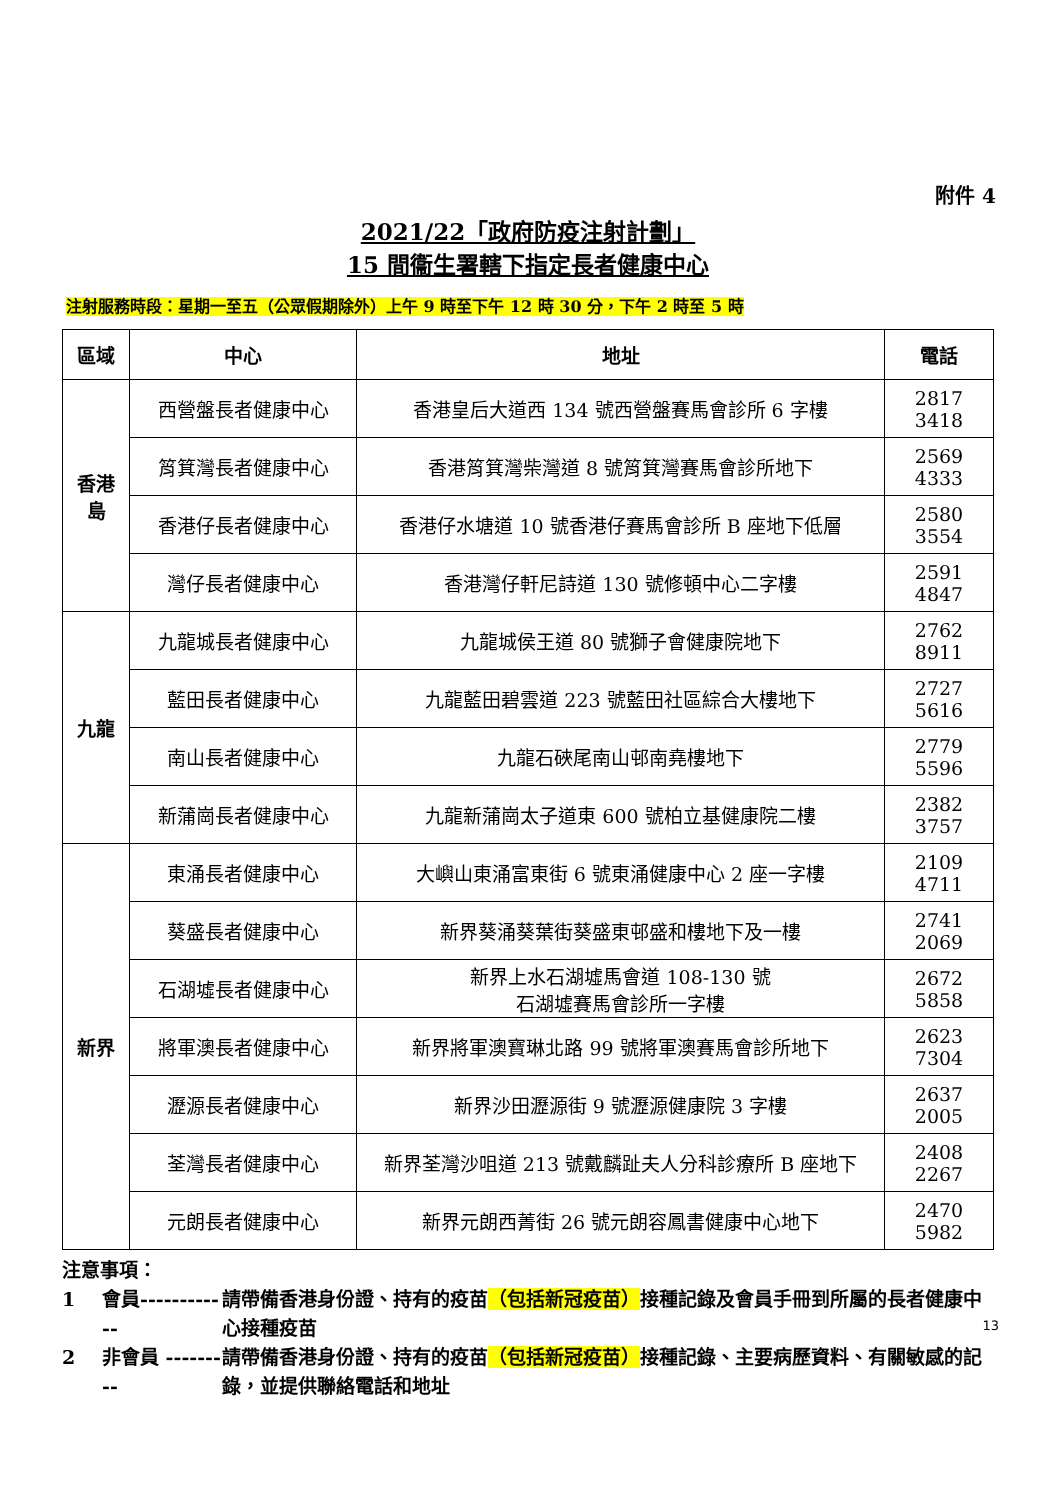附件 4
2021/22「政府防疫注射計劃」
15 間衞生署轄下指定長者健康中心
注射服務時段：星期一至五（公眾假期除外）上午 9 時至下午 12 時 30 分，下午 2 時至 5 時
| 區域 | 中心 | 地址 | 電話 |
| --- | --- | --- | --- |
| 香港 島 | 西營盤長者健康中心 | 香港皇后大道西 134 號西營盤賽馬會診所 6 字樓 | 2817 3418 |
| | 筲箕灣長者健康中心 | 香港筲箕灣柴灣道 8 號筲箕灣賽馬會診所地下 | 2569 4333 |
| | 香港仔長者健康中心 | 香港仔水塘道 10 號香港仔賽馬會診所 B 座地下低層 | 2580 3554 |
| | 灣仔長者健康中心 | 香港灣仔軒尼詩道 130 號修頓中心二字樓 | 2591 4847 |
| 九龍 | 九龍城長者健康中心 | 九龍城侯王道 80 號獅子會健康院地下 | 2762 8911 |
| | 藍田長者健康中心 | 九龍藍田碧雲道 223 號藍田社區綜合大樓地下 | 2727 5616 |
| | 南山長者健康中心 | 九龍石硤尾南山邨南堯樓地下 | 2779 5596 |
| | 新蒲崗長者健康中心 | 九龍新蒲崗太子道東 600 號柏立基健康院二樓 | 2382 3757 |
| 新界 | 東涌長者健康中心 | 大嶼山東涌富東街 6 號東涌健康中心 2 座一字樓 | 2109 4711 |
| | 葵盛長者健康中心 | 新界葵涌葵葉街葵盛東邨盛和樓地下及一樓 | 2741 2069 |
| | 石湖墟長者健康中心 | 新界上水石湖墟馬會道 108-130 號 石湖墟賽馬會診所一字樓 | 2672 5858 |
| | 將軍澳長者健康中心 | 新界將軍澳寶琳北路 99 號將軍澳賽馬會診所地下 | 2623 7304 |
| | 瀝源長者健康中心 | 新界沙田瀝源街 9 號瀝源健康院 3 字樓 | 2637 2005 |
| | 荃灣長者健康中心 | 新界荃灣沙咀道 213 號戴麟趾夫人分科診療所 B 座地下 | 2408 2267 |
| | 元朗長者健康中心 | 新界元朗西菁街 26 號元朗容鳳書健康中心地下 | 2470 5982 |
注意事項：
1 會員------------ 請帶備香港身份證、持有的疫苗（包括新冠疫苗）接種記錄及會員手冊到所屬的長者健康中心接種疫苗
2 非會員 --------- 請帶備香港身份證、持有的疫苗（包括新冠疫苗）接種記錄、主要病歷資料、有關敏感的記錄，並提供聯絡電話和地址
13